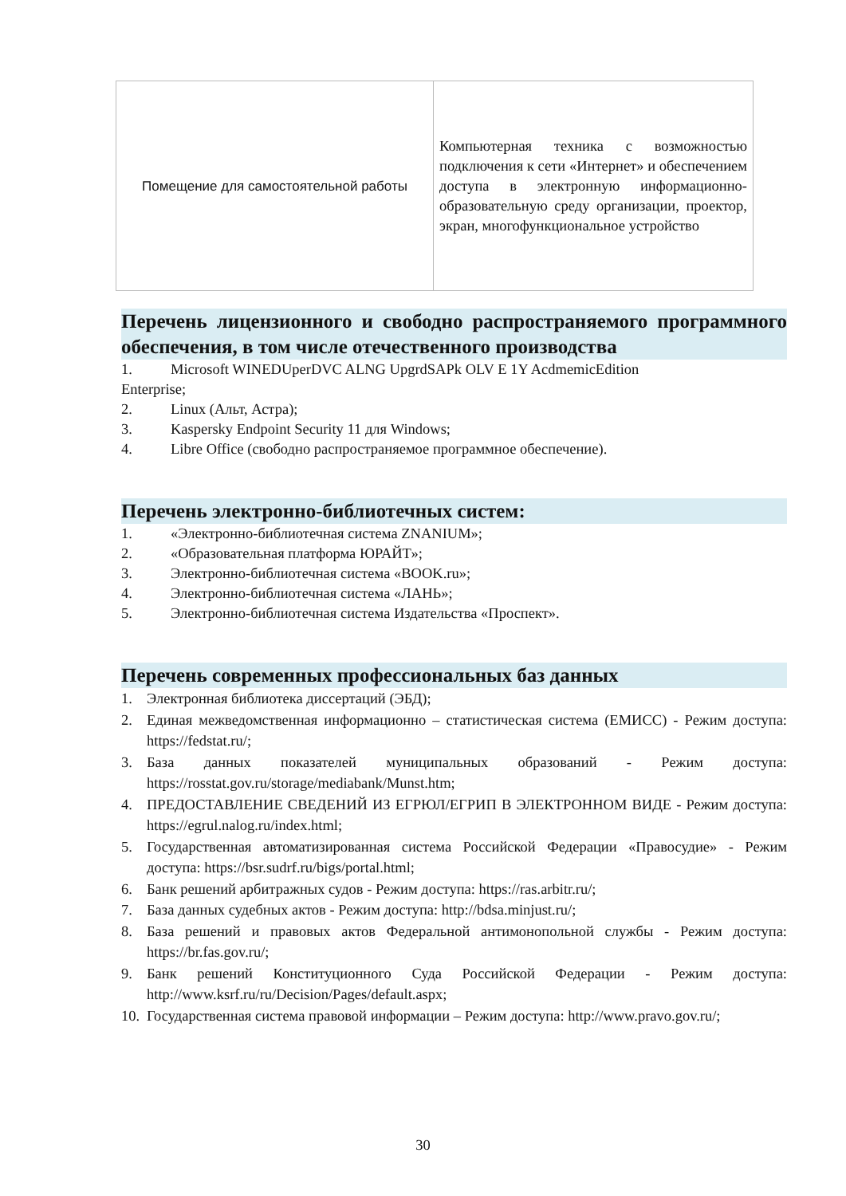| Помещение для самостоятельной работы | Компьютерная техника с возможностью подключения к сети «Интернет» и обеспечением доступа в электронную информационно-образовательную среду организации, проектор, экран, многофункциональное устройство |
Перечень лицензионного и свободно распространяемого программного обеспечения, в том числе отечественного производства
1. Microsoft WINEDUperDVC ALNG UpgrdSAPk OLV E 1Y AcdmemicEdition
Enterprise;
2. Linux (Альт, Астра);
3. Kaspersky Endpoint Security 11 для Windows;
4. Libre Office (свободно распространяемое программное обеспечение).
Перечень электронно-библиотечных систем:
1. «Электронно-библиотечная система ZNANIUM»;
2. «Образовательная платформа ЮРАЙТ»;
3. Электронно-библиотечная система «BOOK.ru»;
4. Электронно-библиотечная система «ЛАНЬ»;
5. Электронно-библиотечная система Издательства «Проспект».
Перечень современных профессиональных баз данных
1. Электронная библиотека диссертаций (ЭБД);
2. Единая межведомственная информационно – статистическая система (ЕМИСС) - Режим доступа: https://fedstat.ru/;
3. База данных показателей муниципальных образований - Режим доступа: https://rosstat.gov.ru/storage/mediabank/Munst.htm;
4. ПРЕДОСТАВЛЕНИЕ СВЕДЕНИЙ ИЗ ЕГРЮЛ/ЕГРИП В ЭЛЕКТРОННОМ ВИДЕ - Режим доступа: https://egrul.nalog.ru/index.html;
5. Государственная автоматизированная система Российской Федерации «Правосудие» - Режим доступа: https://bsr.sudrf.ru/bigs/portal.html;
6. Банк решений арбитражных судов - Режим доступа: https://ras.arbitr.ru/;
7. База данных судебных актов - Режим доступа: http://bdsa.minjust.ru/;
8. База решений и правовых актов Федеральной антимонопольной службы - Режим доступа: https://br.fas.gov.ru/;
9. Банк решений Конституционного Суда Российской Федерации - Режим доступа: http://www.ksrf.ru/ru/Decision/Pages/default.aspx;
10. Государственная система правовой информации – Режим доступа: http://www.pravo.gov.ru/;
30